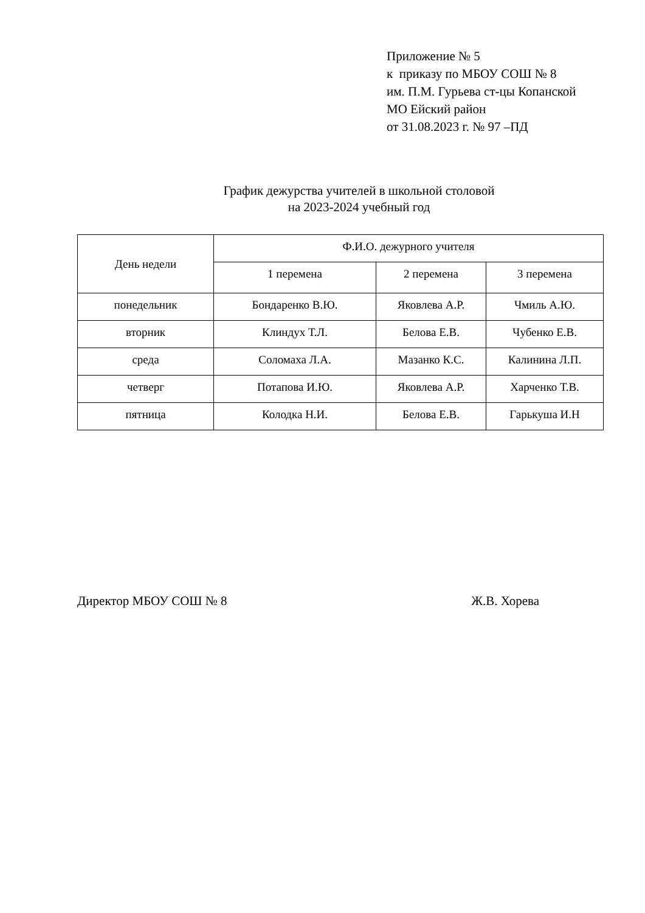Приложение № 5
к приказу по МБОУ СОШ № 8
им. П.М. Гурьева ст-цы Копанской
МО Ейский район
от 31.08.2023 г. № 97 –ПД
График дежурства учителей в школьной столовой
на 2023-2024 учебный год
| День недели | Ф.И.О. дежурного учителя | | |
| --- | --- | --- | --- |
| | 1 перемена | 2 перемена | 3 перемена |
| понедельник | Бондаренко В.Ю. | Яковлева А.Р. | Чмиль А.Ю. |
| вторник | Клиндух Т.Л. | Белова Е.В. | Чубенко Е.В. |
| среда | Соломаха Л.А. | Мазанко К.С. | Калинина Л.П. |
| четверг | Потапова И.Ю. | Яковлева А.Р. | Харченко Т.В. |
| пятница | Колодка Н.И. | Белова Е.В. | Гарькуша И.Н |
Директор МБОУ СОШ № 8 Ж.В. Хорева